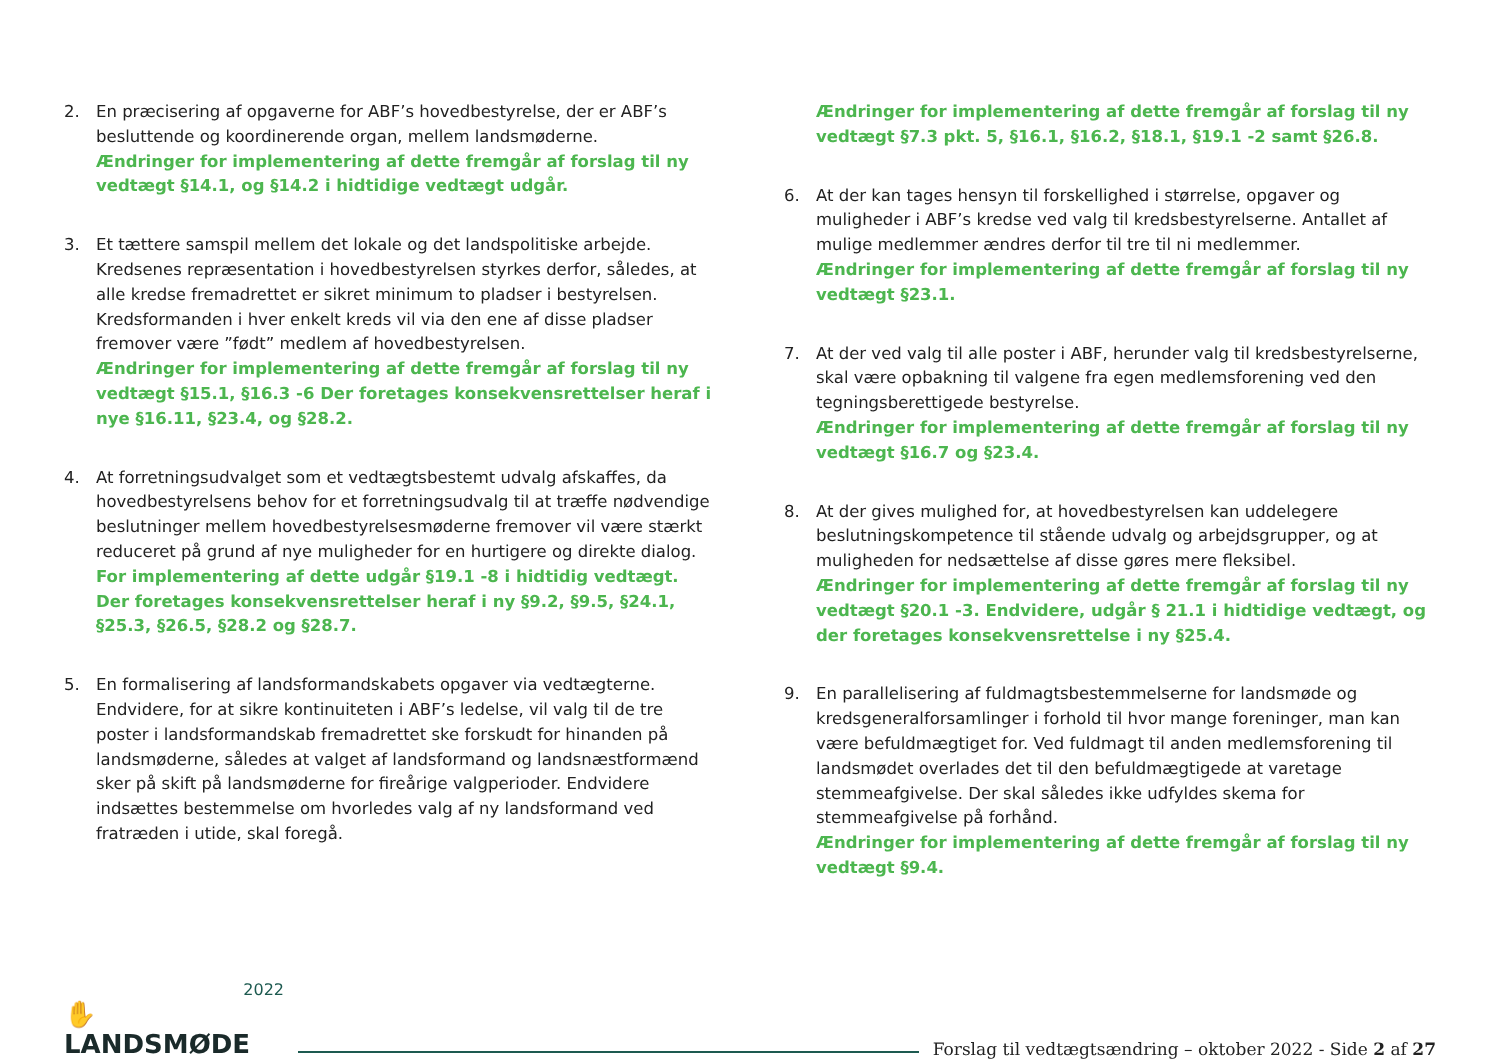2. En præcisering af opgaverne for ABF’s hovedbestyrelse, der er ABF’s besluttende og koordinerende organ, mellem landsmøderne.
Ændringer for implementering af dette fremgår af forslag til ny vedtægt §14.1, og §14.2 i hidtidige vedtægt udgår.
3. Et tættere samspil mellem det lokale og det landspolitiske arbejde. Kredsenes repræsentation i hovedbestyrelsen styrkes derfor, således, at alle kredse fremadrettet er sikret minimum to pladser i bestyrelsen. Kredsformanden i hver enkelt kreds vil via den ene af disse pladser fremover være ”født” medlem af hovedbestyrelsen.
Ændringer for implementering af dette fremgår af forslag til ny vedtægt §15.1, §16.3 -6 Der foretages konsekvensrettelser heraf i nye §16.11, §23.4, og §28.2.
4. At forretningsudvalget som et vedtægtsbestemt udvalg afskaffes, da hovedbestyrelsens behov for et forretningsudvalg til at træffe nødvendige beslutninger mellem hovedbestyrelsesmøderne fremover vil være stærkt reduceret på grund af nye muligheder for en hurtigere og direkte dialog.
For implementering af dette udgår §19.1 -8 i hidtidig vedtægt. Der foretages konsekvensrettelser heraf i ny §9.2, §9.5, §24.1, §25.3, §26.5, §28.2 og §28.7.
5. En formalisering af landsformandskabets opgaver via vedtægterne. Endvidere, for at sikre kontinuiteten i ABF’s ledelse, vil valg til de tre poster i landsformandskab fremadrettet ske forskudt for hinanden på landsmøderne, således at valget af landsformand og landsnæstformænd sker på skift på landsmøderne for fireårige valgperioder. Endvidere indsættes bestemmelse om hvorledes valg af ny landsformand ved fratræden i utide, skal foregå.
Ændringer for implementering af dette fremgår af forslag til ny vedtægt §7.3 pkt. 5, §16.1, §16.2, §18.1, §19.1 -2 samt §26.8.
6. At der kan tages hensyn til forskellighed i størrelse, opgaver og muligheder i ABF’s kredse ved valg til kredsbestyrelserne. Antallet af mulige medlemmer ændres derfor til tre til ni medlemmer.
Ændringer for implementering af dette fremgår af forslag til ny vedtægt §23.1.
7. At der ved valg til alle poster i ABF, herunder valg til kredsbestyrelserne, skal være opbakning til valgene fra egen medlemsforening ved den tegningsberettigede bestyrelse.
Ændringer for implementering af dette fremgår af forslag til ny vedtægt §16.7 og §23.4.
8. At der gives mulighed for, at hovedbestyrelsen kan uddelegere beslutningskompetence til stående udvalg og arbejdsgrupper, og at muligheden for nedsættelse af disse gøres mere fleksibel.
Ændringer for implementering af dette fremgår af forslag til ny vedtægt §20.1 -3. Endvidere, udgår § 21.1 i hidtidige vedtægt, og der foretages konsekvensrettelse i ny §25.4.
9. En parallelisering af fuldmagtsbestemmelserne for landsmøde og kredsgeneralforsamlinger i forhold til hvor mange foreninger, man kan være befuldmægtiget for. Ved fuldmagt til anden medlemsforening til landsmødet overlades det til den befuldmægtigede at varetage stemmeafgivelse. Der skal således ikke udfyldes skema for stemmeafgivelse på forhånd.
Ændringer for implementering af dette fremgår af forslag til ny vedtægt §9.4.
2022
✋ LANDSMØDE
Forslag til vedtægtsændring – oktober 2022 - Side 2 af 27